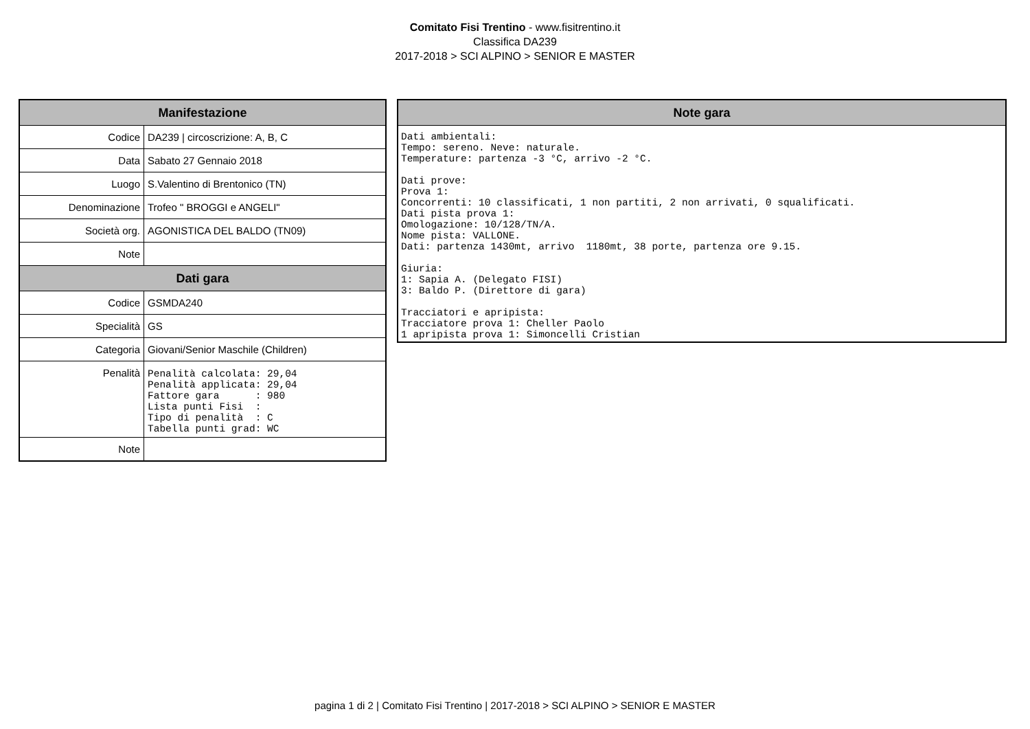Comitato Fisi Trentino - www.fisitrentino.it
Classifica DA239
2017-2018 > SCI ALPINO > SENIOR E MASTER
| Manifestazione | |
| --- | --- |
| Codice | DA239 / circoscrizione: A, B, C |
| Data | Sabato 27 Gennaio 2018 |
| Luogo | S.Valentino di Brentonico (TN) |
| Denominazione | Trofeo " BROGGI e ANGELI" |
| Società org. | AGONISTICA DEL BALDO (TN09) |
| Note | |
| Dati gara | |
| Codice | GSMDA240 |
| Specialità | GS |
| Categoria | Giovani/Senior Maschile (Children) |
| Penalità | Penalità calcolata: 29,04 Penalità applicata: 29,04 Fattore gara : 980 Lista punti Fisi : Tipo di penalità : C Tabella punti grad: WC |
| Note | |
| Note gara |
| --- |
| Dati ambientali: Tempo: sereno. Neve: naturale. Temperature: partenza -3 °C, arrivo -2 °C. Dati prove: Prova 1: Concorrenti: 10 classificati, 1 non partiti, 2 non arrivati, 0 squalificati. Dati pista prova 1: Omologazione: 10/128/TN/A. Nome pista: VALLONE. Dati: partenza 1430mt, arrivo 1180mt, 38 porte, partenza ore 9.15. Giuria: 1: Sapia A. (Delegato FISI) 3: Baldo P. (Direttore di gara) Tracciatori e apripista: Tracciatore prova 1: Cheller Paolo 1 apripista prova 1: Simoncelli Cristian |
pagina 1 di 2 | Comitato Fisi Trentino | 2017-2018 > SCI ALPINO > SENIOR E MASTER